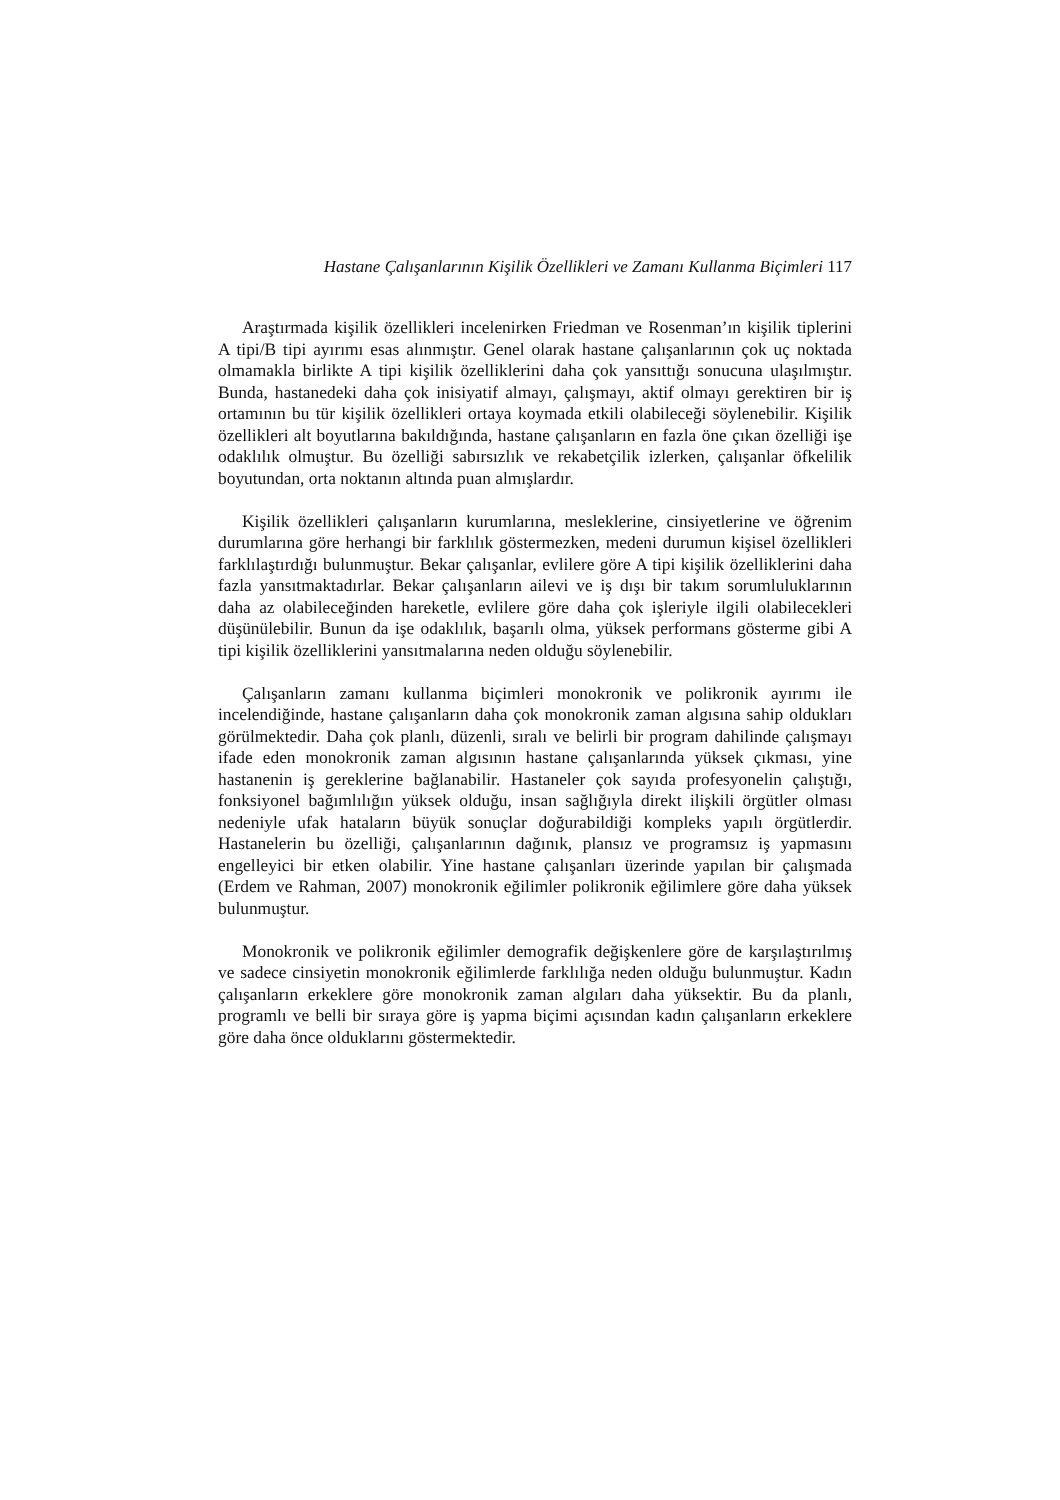Hastane Çalışanlarının Kişilik Özellikleri ve Zamanı Kullanma Biçimleri 117
Araştırmada kişilik özellikleri incelenirken Friedman ve Rosenman’ın kişilik tiplerini A tipi/B tipi ayırımı esas alınmıştır. Genel olarak hastane çalışanlarının çok uç noktada olmamakla birlikte A tipi kişilik özelliklerini daha çok yansıttığı sonucuna ulaşılmıştır. Bunda, hastanedeki daha çok inisiyatif almayı, çalışmayı, aktif olmayı gerektiren bir iş ortamının bu tür kişilik özellikleri ortaya koymada etkili olabileceği söylenebilir. Kişilik özellikleri alt boyutlarına bakıldığında, hastane çalışanların en fazla öne çıkan özelliği işe odaklılık olmuştur. Bu özelliği sabırsızlık ve rekabetçilik izlerken, çalışanlar öfkelilik boyutundan, orta noktanın altında puan almışlardır.
Kişilik özellikleri çalışanların kurumlarına, mesleklerine, cinsiyetlerine ve öğrenim durumlarına göre herhangi bir farklılık göstermezken, medeni durumun kişisel özellikleri farklılaştırdığı bulunmuştur. Bekar çalışanlar, evlilere göre A tipi kişilik özelliklerini daha fazla yansıtmaktadırlar. Bekar çalışanların ailevi ve iş dışı bir takım sorumluluklarının daha az olabileceğinden hareketle, evlilere göre daha çok işleriyle ilgili olabilecekleri düşünülebilir. Bunun da işe odaklılık, başarılı olma, yüksek performans gösterme gibi A tipi kişilik özelliklerini yansıtmalarına neden olduğu söylenebilir.
Çalışanların zamanı kullanma biçimleri monokronik ve polikronik ayırımı ile incelendiğinde, hastane çalışanların daha çok monokronik zaman algısına sahip oldukları görülmektedir. Daha çok planlı, düzenli, sıralı ve belirli bir program dahilinde çalışmayı ifade eden monokronik zaman algısının hastane çalışanlarında yüksek çıkması, yine hastanenin iş gereklerine bağlanabilir. Hastaneler çok sayıda profesyonelin çalıştığı, fonksiyonel bağımlılığın yüksek olduğu, insan sağlığıyla direkt ilişkili örgütler olması nedeniyle ufak hataların büyük sonuçlar doğurabildiği kompleks yapılı örgütlerdir. Hastanelerin bu özelliği, çalışanlarının dağınık, plansız ve programsız iş yapmasını engelleyici bir etken olabilir. Yine hastane çalışanları üzerinde yapılan bir çalışmada (Erdem ve Rahman, 2007) monokronik eğilimler polikronik eğilimlere göre daha yüksek bulunmuştur.
Monokronik ve polikronik eğilimler demografik değişkenlere göre de karşılaştırılmış ve sadece cinsiyetin monokronik eğilimlerde farklılığa neden olduğu bulunmuştur. Kadın çalışanların erkeklere göre monokronik zaman algıları daha yüksektir. Bu da planlı, programlı ve belli bir sıraya göre iş yapma biçimi açısından kadın çalışanların erkeklere göre daha önce olduklarını göstermektedir.